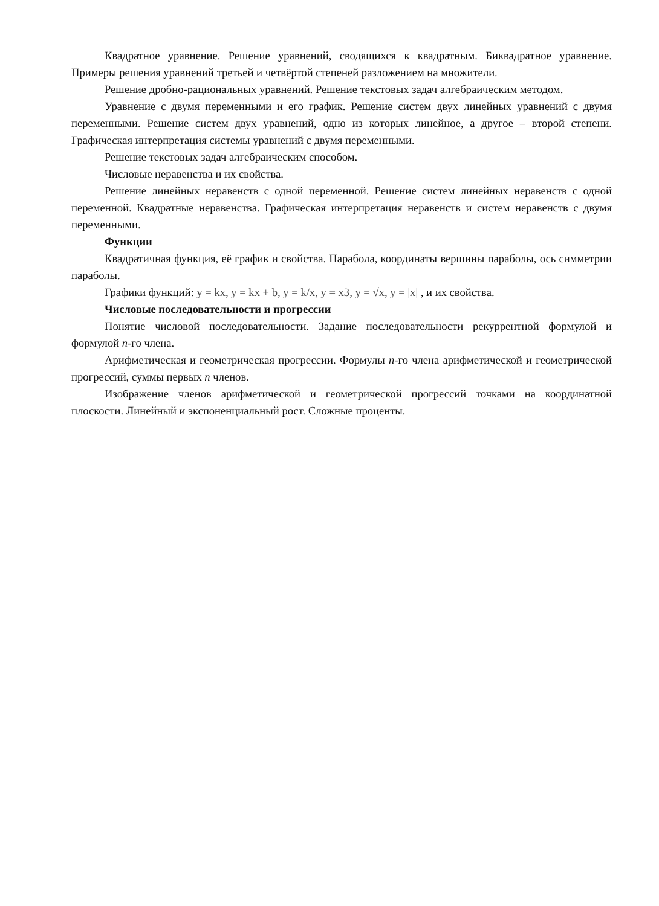Квадратное уравнение. Решение уравнений, сводящихся к квадратным. Биквадратное уравнение. Примеры решения уравнений третьей и четвёртой степеней разложением на множители.
Решение дробно-рациональных уравнений. Решение текстовых задач алгебраическим методом.
Уравнение с двумя переменными и его график. Решение систем двух линейных уравнений с двумя переменными. Решение систем двух уравнений, одно из которых линейное, а другое – второй степени. Графическая интерпретация системы уравнений с двумя переменными.
Решение текстовых задач алгебраическим способом.
Числовые неравенства и их свойства.
Решение линейных неравенств с одной переменной. Решение систем линейных неравенств с одной переменной. Квадратные неравенства. Графическая интерпретация неравенств и систем неравенств с двумя переменными.
Функции
Квадратичная функция, её график и свойства. Парабола, координаты вершины параболы, ось симметрии параболы.
Графики функций: y = kx, y = kx + b, y = k/x, y = x3, y = √x, y = |x| , и их свойства.
Числовые последовательности и прогрессии
Понятие числовой последовательности. Задание последовательности рекуррентной формулой и формулой n-го члена.
Арифметическая и геометрическая прогрессии. Формулы n-го члена арифметической и геометрической прогрессий, суммы первых n членов.
Изображение членов арифметической и геометрической прогрессий точками на координатной плоскости. Линейный и экспоненциальный рост. Сложные проценты.